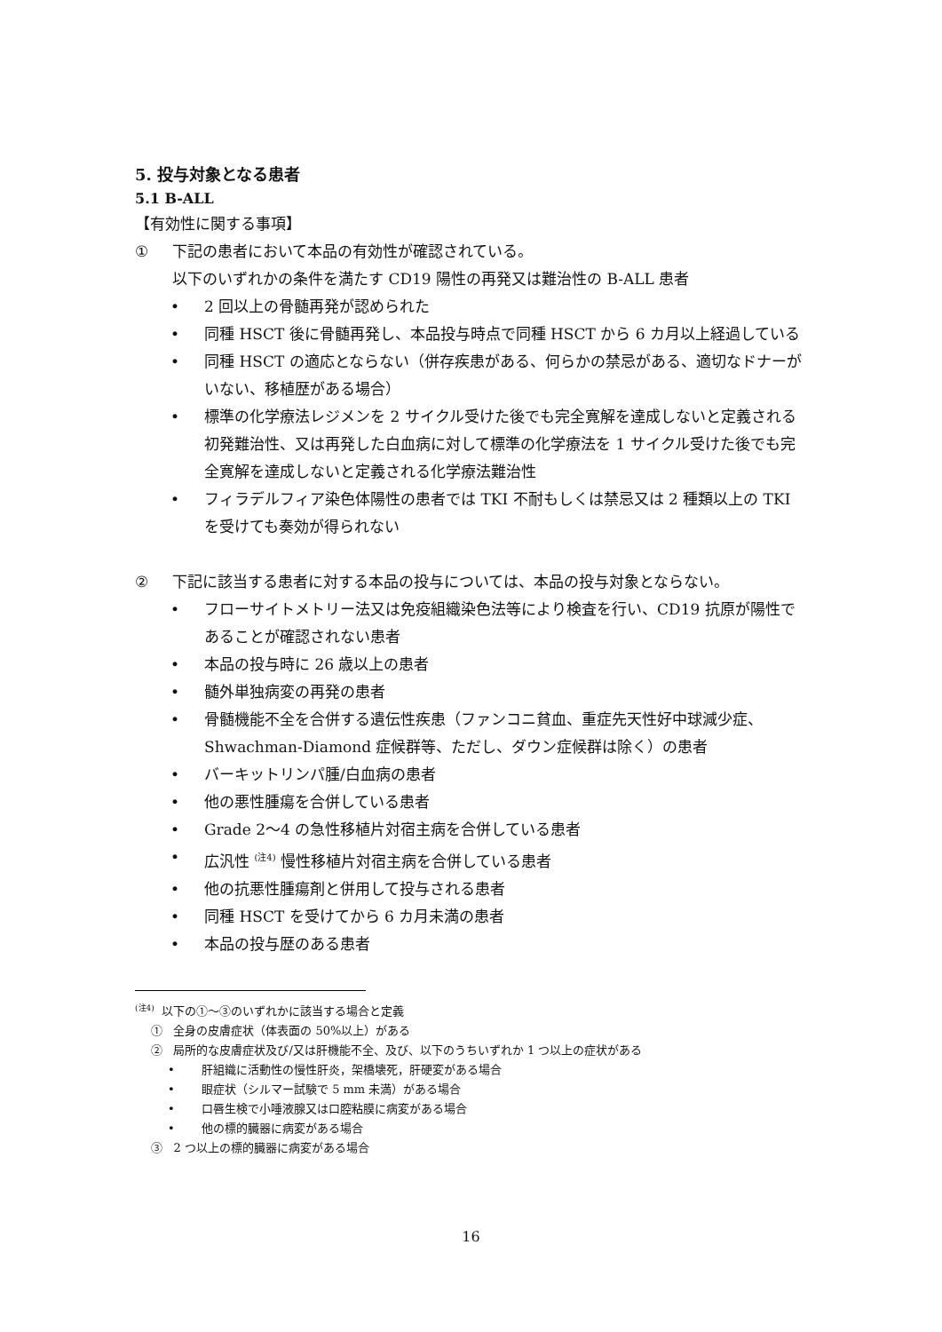5. 投与対象となる患者
5.1 B-ALL
【有効性に関する事項】
① 下記の患者において本品の有効性が確認されている。
以下のいずれかの条件を満たす CD19 陽性の再発又は難治性の B-ALL 患者
• 2 回以上の骨髄再発が認められた
• 同種 HSCT 後に骨髄再発し、本品投与時点で同種 HSCT から 6 カ月以上経過している
• 同種 HSCT の適応とならない（併存疾患がある、何らかの禁忌がある、適切なドナーがいない、移植歴がある場合）
• 標準の化学療法レジメンを 2 サイクル受けた後でも完全寛解を達成しないと定義される初発難治性、又は再発した白血病に対して標準の化学療法を 1 サイクル受けた後でも完全寛解を達成しないと定義される化学療法難治性
• フィラデルフィア染色体陽性の患者では TKI 不耐もしくは禁忌又は 2 種類以上の TKI を受けても奏効が得られない
② 下記に該当する患者に対する本品の投与については、本品の投与対象とならない。
• フローサイトメトリー法又は免疫組織染色法等により検査を行い、CD19 抗原が陽性であることが確認されない患者
• 本品の投与時に 26 歳以上の患者
• 髄外単独病変の再発の患者
• 骨髄機能不全を合併する遺伝性疾患（ファンコニ貧血、重症先天性好中球減少症、Shwachman-Diamond 症候群等、ただし、ダウン症候群は除く）の患者
• バーキットリンパ腫/白血病の患者
• 他の悪性腫瘍を合併している患者
• Grade 2〜4 の急性移植片対宿主病を合併している患者
• 広汎性 <sup>(注4)</sup> 慢性移植片対宿主病を合併している患者
• 他の抗悪性腫瘍剤と併用して投与される患者
• 同種 HSCT を受けてから 6 カ月未満の患者
• 本品の投与歴のある患者
<sup>(注4)</sup> 以下の①〜③のいずれかに該当する場合と定義
① 全身の皮膚症状（体表面の 50%以上）がある
② 局所的な皮膚症状及び/又は肝機能不全、及び、以下のうちいずれか 1 つ以上の症状がある
• 肝組織に活動性の慢性肝炎，架橋壊死，肝硬変がある場合
• 眼症状（シルマー試験で 5 mm 未満）がある場合
• 口唇生検で小唾液腺又は口腔粘膜に病変がある場合
• 他の標的臓器に病変がある場合
③ 2 つ以上の標的臓器に病変がある場合
16